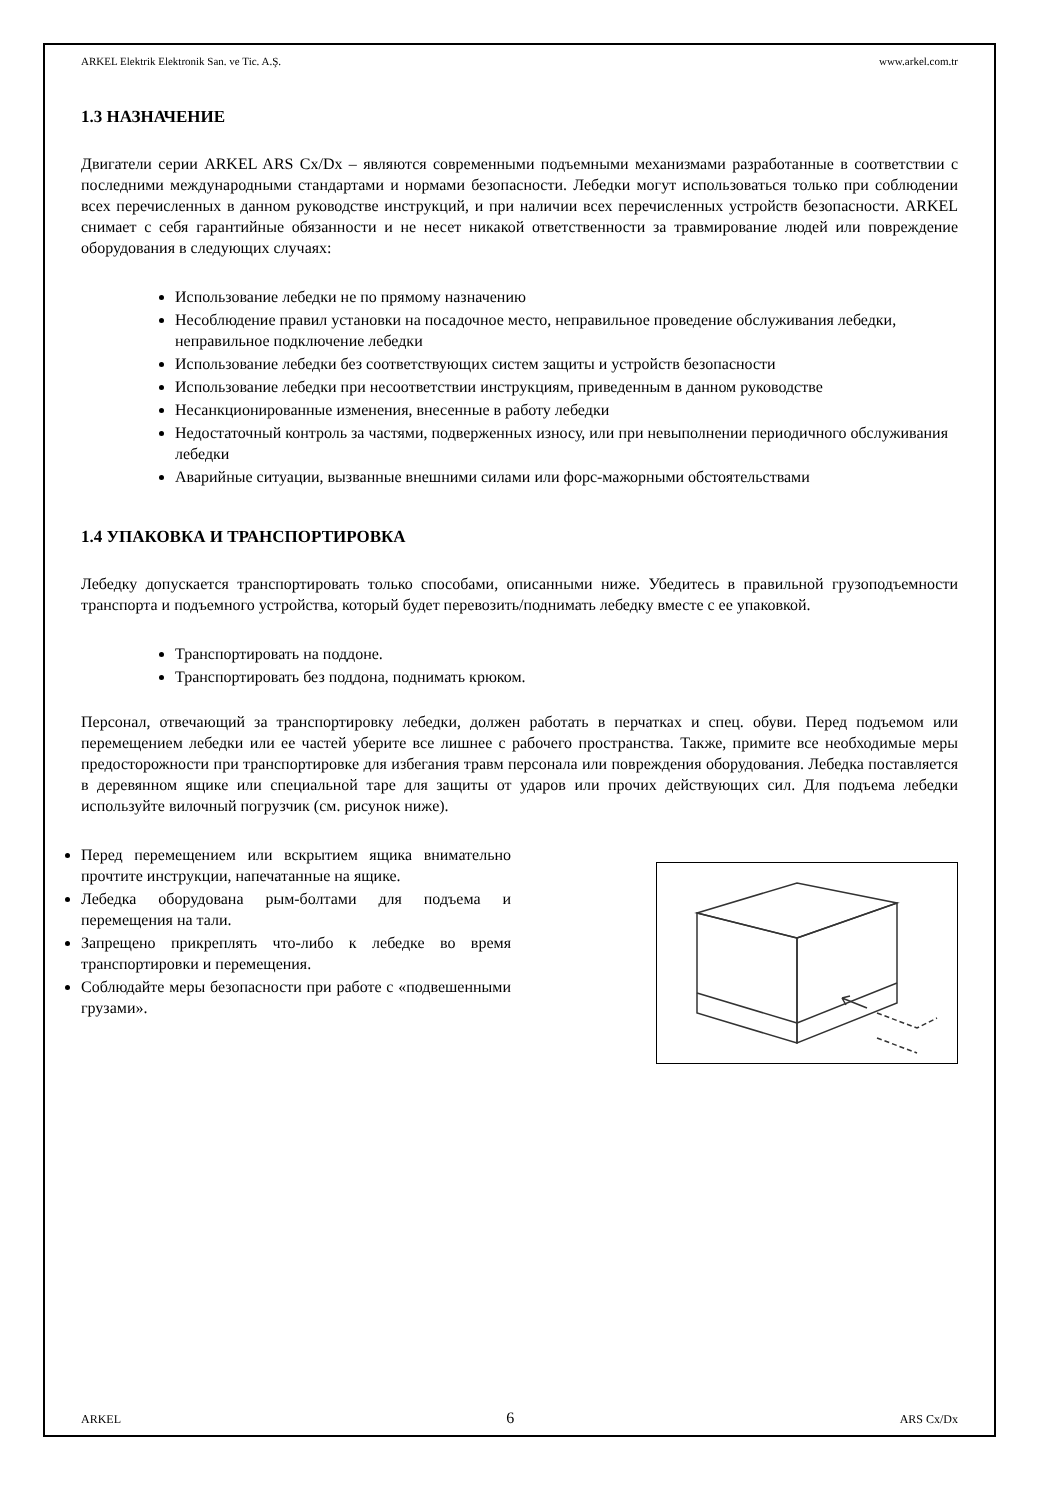ARKEL Elektrik Elektronik San. ve Tic. A.Ş. www.arkel.com.tr
1.3 НАЗНАЧЕНИЕ
Двигатели серии ARKEL ARS Cx/Dx – являются современными подъемными механизмами разработанные в соответствии с последними международными стандартами и нормами безопасности. Лебедки могут использоваться только при соблюдении всех перечисленных в данном руководстве инструкций, и при наличии всех перечисленных устройств безопасности. ARKEL снимает с себя гарантийные обязанности и не несет никакой ответственности за травмирование людей или повреждение оборудования в следующих случаях:
Использование лебедки не по прямому назначению
Несоблюдение правил установки на посадочное место, неправильное проведение обслуживания лебедки, неправильное подключение лебедки
Использование лебедки без соответствующих систем защиты и устройств безопасности
Использование лебедки при несоответствии инструкциям, приведенным в данном руководстве
Несанкционированные изменения, внесенные в работу лебедки
Недостаточный контроль за частями, подверженных износу, или при невыполнении периодичного обслуживания лебедки
Аварийные ситуации, вызванные внешними силами или форс-мажорными обстоятельствами
1.4 УПАКОВКА И ТРАНСПОРТИРОВКА
Лебедку допускается транспортировать только способами, описанными ниже. Убедитесь в правильной грузоподъемности транспорта и подъемного устройства, который будет перевозить/поднимать лебедку вместе с ее упаковкой.
Транспортировать на поддоне.
Транспортировать без поддона, поднимать крюком.
Персонал, отвечающий за транспортировку лебедки, должен работать в перчатках и спец. обуви. Перед подъемом или перемещением лебедки или ее частей уберите все лишнее с рабочего пространства. Также, примите все необходимые меры предосторожности при транспортировке для избегания травм персонала или повреждения оборудования. Лебедка поставляется в деревянном ящике или специальной таре для защиты от ударов или прочих действующих сил. Для подъема лебедки используйте вилочный погрузчик (см. рисунок ниже).
Перед перемещением или вскрытием ящика внимательно прочтите инструкции, напечатанные на ящике.
Лебедка оборудована рым-болтами для подъема и перемещения на тали.
Запрещено прикреплять что-либо к лебедке во время транспортировки и перемещения.
Соблюдайте меры безопасности при работе с «подвешенными грузами».
ARKEL 6 ARS Cx/Dx